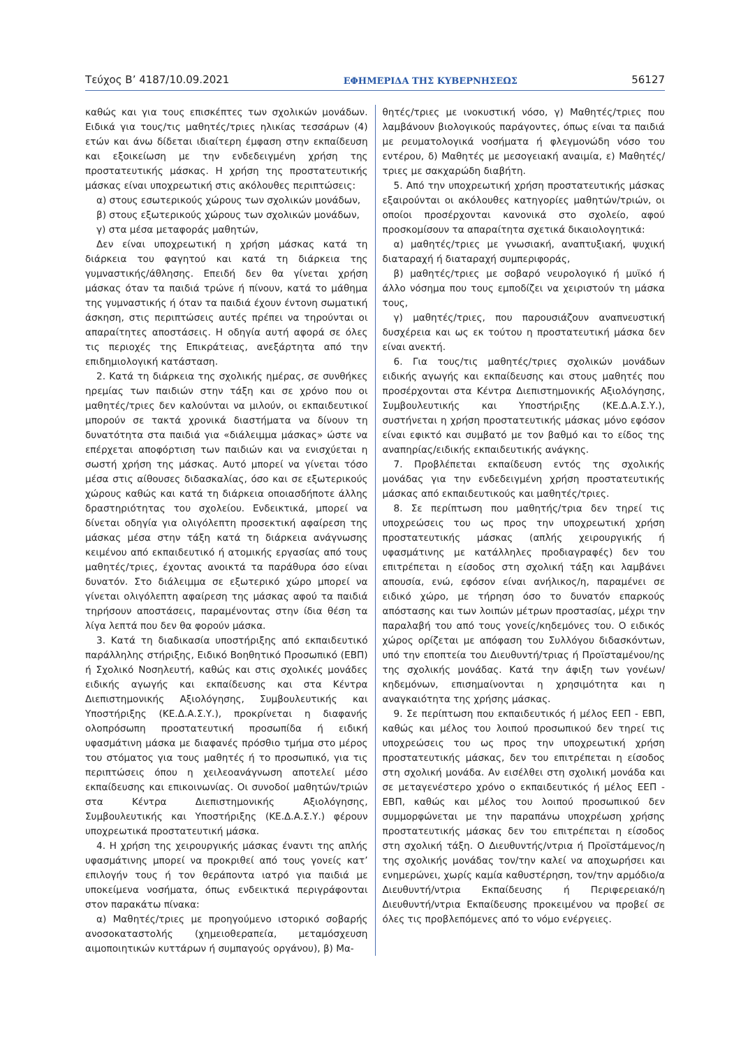Τεύχος Β’ 4187/10.09.2021 ΕΦΗΜΕΡΙΔΑ ΤΗΣ ΚΥΒΕΡΝΗΣΕΩΣ 56127
καθώς και για τους επισκέπτες των σχολικών μονάδων. Ειδικά για τους/τις μαθητές/τριες ηλικίας τεσσάρων (4) ετών και άνω δίδεται ιδιαίτερη έμφαση στην εκπαίδευση και εξοικείωση με την ενδεδειγμένη χρήση της προστατευτικής μάσκας. Η χρήση της προστατευτικής μάσκας είναι υποχρεωτική στις ακόλουθες περιπτώσεις:
α) στους εσωτερικούς χώρους των σχολικών μονάδων,
β) στους εξωτερικούς χώρους των σχολικών μονάδων,
γ) στα μέσα μεταφοράς μαθητών,
Δεν είναι υποχρεωτική η χρήση μάσκας κατά τη διάρκεια του φαγητού και κατά τη διάρκεια της γυμναστικής/άθλησης. Επειδή δεν θα γίνεται χρήση μάσκας όταν τα παιδιά τρώνε ή πίνουν, κατά το μάθημα της γυμναστικής ή όταν τα παιδιά έχουν έντονη σωματική άσκηση, στις περιπτώσεις αυτές πρέπει να τηρούνται οι απαραίτητες αποστάσεις. Η οδηγία αυτή αφορά σε όλες τις περιοχές της Επικράτειας, ανεξάρτητα από την επιδημιολογική κατάσταση.
2. Κατά τη διάρκεια της σχολικής ημέρας, σε συνθήκες ηρεμίας των παιδιών στην τάξη και σε χρόνο που οι μαθητές/τριες δεν καλούνται να μιλούν, οι εκπαιδευτικοί μπορούν σε τακτά χρονικά διαστήματα να δίνουν τη δυνατότητα στα παιδιά για «διάλειμμα μάσκας» ώστε να επέρχεται αποφόρτιση των παιδιών και να ενισχύεται η σωστή χρήση της μάσκας. Αυτό μπορεί να γίνεται τόσο μέσα στις αίθουσες διδασκαλίας, όσο και σε εξωτερικούς χώρους καθώς και κατά τη διάρκεια οποιασδήποτε άλλης δραστηριότητας του σχολείου. Ενδεικτικά, μπορεί να δίνεται οδηγία για ολιγόλεπτη προσεκτική αφαίρεση της μάσκας μέσα στην τάξη κατά τη διάρκεια ανάγνωσης κειμένου από εκπαιδευτικό ή ατομικής εργασίας από τους μαθητές/τριες, έχοντας ανοικτά τα παράθυρα όσο είναι δυνατόν. Στο διάλειμμα σε εξωτερικό χώρο μπορεί να γίνεται ολιγόλεπτη αφαίρεση της μάσκας αφού τα παιδιά τηρήσουν αποστάσεις, παραμένοντας στην ίδια θέση τα λίγα λεπτά που δεν θα φορούν μάσκα.
3. Κατά τη διαδικασία υποστήριξης από εκπαιδευτικό παράλληλης στήριξης, Ειδικό Βοηθητικό Προσωπικό (ΕΒΠ) ή Σχολικό Νοσηλευτή, καθώς και στις σχολικές μονάδες ειδικής αγωγής και εκπαίδευσης και στα Κέντρα Διεπιστημονικής Αξιολόγησης, Συμβουλευτικής και Υποστήριξης (ΚΕ.Δ.Α.Σ.Υ.), προκρίνεται η διαφανής ολοπρόσωπη προστατευτική προσωπίδα ή ειδική υφασμάτινη μάσκα με διαφανές πρόσθιο τμήμα στο μέρος του στόματος για τους μαθητές ή το προσωπικό, για τις περιπτώσεις όπου η χειλεοανάγνωση αποτελεί μέσο εκπαίδευσης και επικοινωνίας. Οι συνοδοί μαθητών/τριών στα Κέντρα Διεπιστημονικής Αξιολόγησης, Συμβουλευτικής και Υποστήριξης (ΚΕ.Δ.Α.Σ.Υ.) φέρουν υποχρεωτικά προστατευτική μάσκα.
4. Η χρήση της χειρουργικής μάσκας έναντι της απλής υφασμάτινης μπορεί να προκριθεί από τους γονείς κατ’ επιλογήν τους ή τον θεράποντα ιατρό για παιδιά με υποκείμενα νοσήματα, όπως ενδεικτικά περιγράφονται στον παρακάτω πίνακα:
α) Μαθητές/τριες με προηγούμενο ιστορικό σοβαρής ανοσοκαταστολής (χημειοθεραπεία, μεταμόσχευση αιμοποιητικών κυττάρων ή συμπαγούς οργάνου), β) Μα-
θητές/τριες με ινοκυστική νόσο, γ) Μαθητές/τριες που λαμβάνουν βιολογικούς παράγοντες, όπως είναι τα παιδιά με ρευματολογικά νοσήματα ή φλεγμονώδη νόσο του εντέρου, δ) Μαθητές με μεσογειακή αναιμία, ε) Μαθητές/τριες με σακχαρώδη διαβήτη.
5. Από την υποχρεωτική χρήση προστατευτικής μάσκας εξαιρούνται οι ακόλουθες κατηγορίες μαθητών/τριών, οι οποίοι προσέρχονται κανονικά στο σχολείο, αφού προσκομίσουν τα απαραίτητα σχετικά δικαιολογητικά:
α) μαθητές/τριες με γνωσιακή, αναπτυξιακή, ψυχική διαταραχή ή διαταραχή συμπεριφοράς,
β) μαθητές/τριες με σοβαρό νευρολογικό ή μυϊκό ή άλλο νόσημα που τους εμποδίζει να χειριστούν τη μάσκα τους,
γ) μαθητές/τριες, που παρουσιάζουν αναπνευστική δυσχέρεια και ως εκ τούτου η προστατευτική μάσκα δεν είναι ανεκτή.
6. Για τους/τις μαθητές/τριες σχολικών μονάδων ειδικής αγωγής και εκπαίδευσης και στους μαθητές που προσέρχονται στα Κέντρα Διεπιστημονικής Αξιολόγησης, Συμβουλευτικής και Υποστήριξης (ΚΕ.Δ.Α.Σ.Υ.), συστήνεται η χρήση προστατευτικής μάσκας μόνο εφόσον είναι εφικτό και συμβατό με τον βαθμό και το είδος της αναπηρίας/ειδικής εκπαιδευτικής ανάγκης.
7. Προβλέπεται εκπαίδευση εντός της σχολικής μονάδας για την ενδεδειγμένη χρήση προστατευτικής μάσκας από εκπαιδευτικούς και μαθητές/τριες.
8. Σε περίπτωση που μαθητής/τρια δεν τηρεί τις υποχρεώσεις του ως προς την υποχρεωτική χρήση προστατευτικής μάσκας (απλής χειρουργικής ή υφασμάτινης με κατάλληλες προδιαγραφές) δεν του επιτρέπεται η είσοδος στη σχολική τάξη και λαμβάνει απουσία, ενώ, εφόσον είναι ανήλικος/η, παραμένει σε ειδικό χώρο, με τήρηση όσο το δυνατόν επαρκούς απόστασης και των λοιπών μέτρων προστασίας, μέχρι την παραλαβή του από τους γονείς/κηδεμόνες του. Ο ειδικός χώρος ορίζεται με απόφαση του Συλλόγου διδασκόντων, υπό την εποπτεία του Διευθυντή/τριας ή Προϊσταμένου/ης της σχολικής μονάδας. Κατά την άφιξη των γονέων/κηδεμόνων, επισημαίνονται η χρησιμότητα και η αναγκαιότητα της χρήσης μάσκας.
9. Σε περίπτωση που εκπαιδευτικός ή μέλος ΕΕΠ - ΕΒΠ, καθώς και μέλος του λοιπού προσωπικού δεν τηρεί τις υποχρεώσεις του ως προς την υποχρεωτική χρήση προστατευτικής μάσκας, δεν του επιτρέπεται η είσοδος στη σχολική μονάδα. Αν εισέλθει στη σχολική μονάδα και σε μεταγενέστερο χρόνο ο εκπαιδευτικός ή μέλος ΕΕΠ - ΕΒΠ, καθώς και μέλος του λοιπού προσωπικού δεν συμμορφώνεται με την παραπάνω υποχρέωση χρήσης προστατευτικής μάσκας δεν του επιτρέπεται η είσοδος στη σχολική τάξη. Ο Διευθυντής/ντρια ή Προϊστάμενος/η της σχολικής μονάδας τον/την καλεί να αποχωρήσει και ενημερώνει, χωρίς καμία καθυστέρηση, τον/την αρμόδιο/α Διευθυντή/ντρια Εκπαίδευσης ή Περιφερειακό/η Διευθυντή/ντρια Εκπαίδευσης προκειμένου να προβεί σε όλες τις προβλεπόμενες από το νόμο ενέργειες.